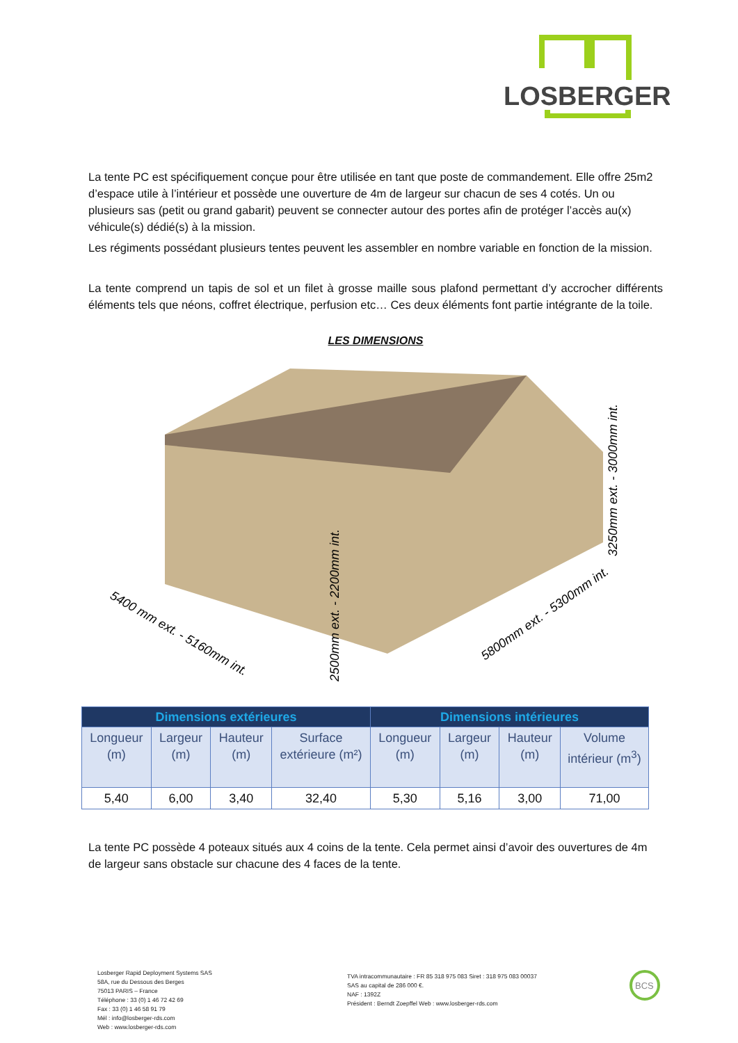LOSBERGER
La tente PC est spécifiquement conçue pour être utilisée en tant que poste de commandement. Elle offre 25m2 d’espace utile à l’intérieur et possède une ouverture de 4m de largeur sur chacun de ses 4 cotés. Un ou plusieurs sas (petit ou grand gabarit) peuvent se connecter autour des portes afin de protéger l’accès au(x) véhicule(s) dédié(s) à la mission.
Les régiments possédant plusieurs tentes peuvent les assembler en nombre variable en fonction de la mission.
La tente comprend un tapis de sol et un filet à grosse maille sous plafond permettant d’y accrocher différents éléments tels que néons, coffret électrique, perfusion etc… Ces deux éléments font partie intégrante de la toile.
LES DIMENSIONS
5400 mm ext. - 5160mm int.
5800mm ext. - 5300mm int.
3250mm ext. - 3000mm int.
2500mm ext. - 2200mm int.
| Dimensions extérieures | | | | Dimensions intérieures | | | |
| --- | --- | --- | --- | --- | --- | --- | --- |
| Longueur (m) | Largeur (m) | Hauteur (m) | Surface extérieure (m²) | Longueur (m) | Largeur (m) | Hauteur (m) | Volume intérieur (m<sup>3</sup>) |
| 5,40 | 6,00 | 3,40 | 32,40 | 5,30 | 5,16 | 3,00 | 71,00 |
La tente PC possède 4 poteaux situés aux 4 coins de la tente. Cela permet ainsi d’avoir des ouvertures de 4m de largeur sans obstacle sur chacune des 4 faces de la tente.
Losberger Rapid Deployment Systems SAS
58A, rue du Dessous des Berges
75013 PARIS – France
Téléphone : 33 (0) 1 46 72 42 69
Fax : 33 (0) 1 46 58 91 79
Mél : info@losberger-rds.com
Web : www.losberger-rds.com
TVA intracommunautaire : FR 85 318 975 083 Siret : 318 975 083 00037
SAS au capital de 286 000 €.
NAF : 1392Z
Président : Berndt Zoepffel Web : www.losberger-rds.com
BCS